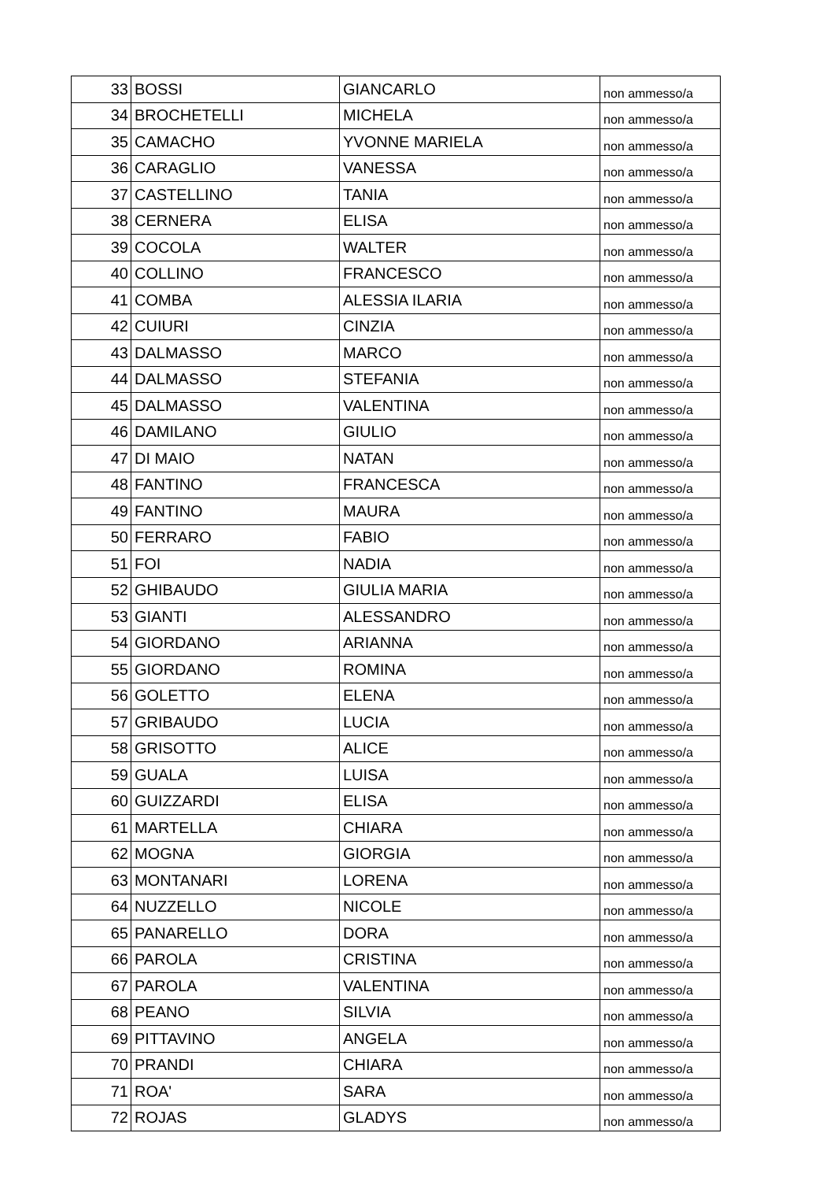| 33 | BOSSI | GIANCARLO | non ammesso/a |
| 34 | BROCHETELLI | MICHELA | non ammesso/a |
| 35 | CAMACHO | YVONNE MARIELA | non ammesso/a |
| 36 | CARAGLIO | VANESSA | non ammesso/a |
| 37 | CASTELLINO | TANIA | non ammesso/a |
| 38 | CERNERA | ELISA | non ammesso/a |
| 39 | COCOLA | WALTER | non ammesso/a |
| 40 | COLLINO | FRANCESCO | non ammesso/a |
| 41 | COMBA | ALESSIA ILARIA | non ammesso/a |
| 42 | CUIURI | CINZIA | non ammesso/a |
| 43 | DALMASSO | MARCO | non ammesso/a |
| 44 | DALMASSO | STEFANIA | non ammesso/a |
| 45 | DALMASSO | VALENTINA | non ammesso/a |
| 46 | DAMILANO | GIULIO | non ammesso/a |
| 47 | DI MAIO | NATAN | non ammesso/a |
| 48 | FANTINO | FRANCESCA | non ammesso/a |
| 49 | FANTINO | MAURA | non ammesso/a |
| 50 | FERRARO | FABIO | non ammesso/a |
| 51 | FOI | NADIA | non ammesso/a |
| 52 | GHIBAUDO | GIULIA MARIA | non ammesso/a |
| 53 | GIANTI | ALESSANDRO | non ammesso/a |
| 54 | GIORDANO | ARIANNA | non ammesso/a |
| 55 | GIORDANO | ROMINA | non ammesso/a |
| 56 | GOLETTO | ELENA | non ammesso/a |
| 57 | GRIBAUDO | LUCIA | non ammesso/a |
| 58 | GRISOTTO | ALICE | non ammesso/a |
| 59 | GUALA | LUISA | non ammesso/a |
| 60 | GUIZZARDI | ELISA | non ammesso/a |
| 61 | MARTELLA | CHIARA | non ammesso/a |
| 62 | MOGNA | GIORGIA | non ammesso/a |
| 63 | MONTANARI | LORENA | non ammesso/a |
| 64 | NUZZELLO | NICOLE | non ammesso/a |
| 65 | PANARELLO | DORA | non ammesso/a |
| 66 | PAROLA | CRISTINA | non ammesso/a |
| 67 | PAROLA | VALENTINA | non ammesso/a |
| 68 | PEANO | SILVIA | non ammesso/a |
| 69 | PITTAVINO | ANGELA | non ammesso/a |
| 70 | PRANDI | CHIARA | non ammesso/a |
| 71 | ROA' | SARA | non ammesso/a |
| 72 | ROJAS | GLADYS | non ammesso/a |